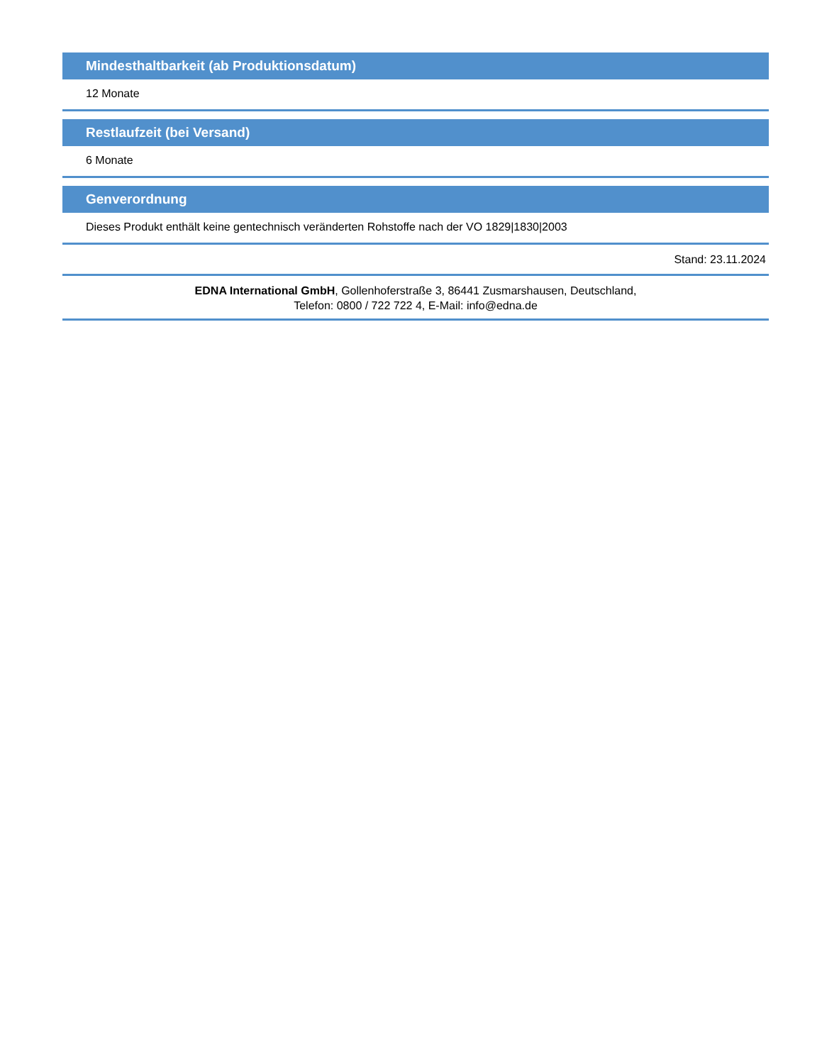Mindesthaltbarkeit (ab Produktionsdatum)
12 Monate
Restlaufzeit (bei Versand)
6 Monate
Genverordnung
Dieses Produkt enthält keine gentechnisch veränderten Rohstoffe nach der VO 1829|1830|2003
Stand: 23.11.2024
EDNA International GmbH, Gollenhoferstraße 3, 86441 Zusmarshausen, Deutschland,
Telefon: 0800 / 722 722 4, E-Mail: info@edna.de